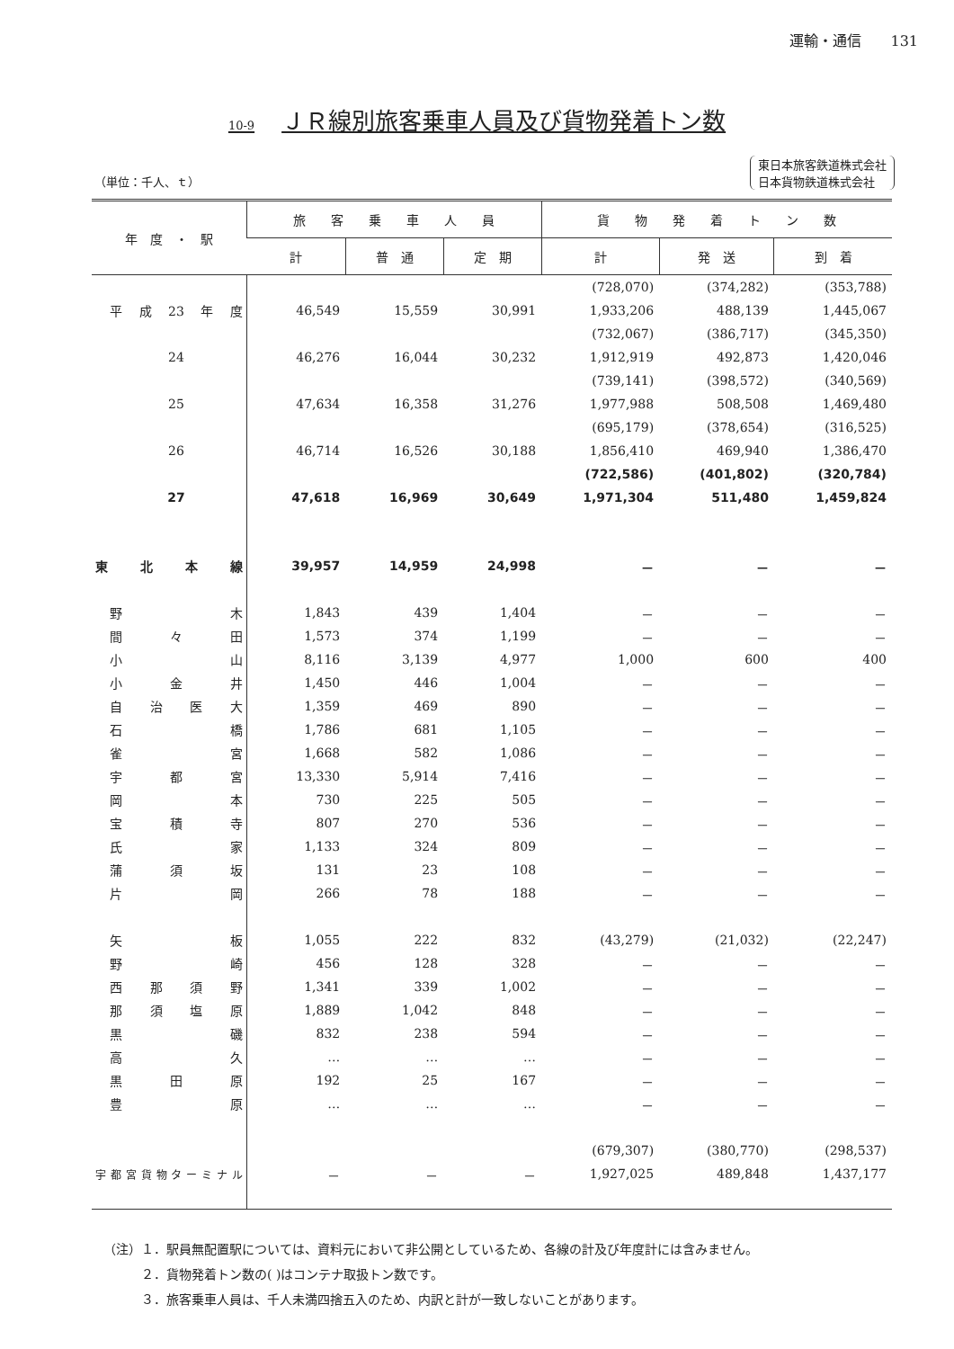運輸・通信　　131
10-9 ＪＲ線別旅客乗車人員及び貨物発着トン数
（単位：千人、ｔ） 東日本旅客鉄道株式会社
日本貨物鉄道株式会社
| 年 度 ・ 駅 | 旅 客 乗 車 人 員 | | | 貨 物 発 着 ト ン 数 | | |
| --- | --- | --- | --- | --- | --- | --- |
| | 計 | 普 通 | 定 期 | 計 | 発 送 | 到 着 |
| | | | | (728,070) | (374,282) | (353,788) |
| 平成23年度 | 46,549 | 15,559 | 30,991 | 1,933,206 | 488,139 | 1,445,067 |
| | | | | (732,067) | (386,717) | (345,350) |
| 24 | 46,276 | 16,044 | 30,232 | 1,912,919 | 492,873 | 1,420,046 |
| | | | | (739,141) | (398,572) | (340,569) |
| 25 | 47,634 | 16,358 | 31,276 | 1,977,988 | 508,508 | 1,469,480 |
| | | | | (695,179) | (378,654) | (316,525) |
| 26 | 46,714 | 16,526 | 30,188 | 1,856,410 | 469,940 | 1,386,470 |
| | | | | (722,586) | (401,802) | (320,784) |
| 27 | 47,618 | 16,969 | 30,649 | 1,971,304 | 511,480 | 1,459,824 |
| 東北本線 | 39,957 | 14,959 | 24,998 | － | － | － |
| 野木 | 1,843 | 439 | 1,404 | － | － | － |
| 間々田 | 1,573 | 374 | 1,199 | － | － | － |
| 小山 | 8,116 | 3,139 | 4,977 | 1,000 | 600 | 400 |
| 小金井 | 1,450 | 446 | 1,004 | － | － | － |
| 自治医大 | 1,359 | 469 | 890 | － | － | － |
| 石橋 | 1,786 | 681 | 1,105 | － | － | － |
| 雀宮 | 1,668 | 582 | 1,086 | － | － | － |
| 宇都宮 | 13,330 | 5,914 | 7,416 | － | － | － |
| 岡本 | 730 | 225 | 505 | － | － | － |
| 宝積寺 | 807 | 270 | 536 | － | － | － |
| 氏家 | 1,133 | 324 | 809 | － | － | － |
| 蒲須坂 | 131 | 23 | 108 | － | － | － |
| 片岡 | 266 | 78 | 188 | － | － | － |
| 矢板 | 1,055 | 222 | 832 | (43,279) | (21,032) | (22,247) |
| 野崎 | 456 | 128 | 328 | － | － | － |
| 西那須野 | 1,341 | 339 | 1,002 | － | － | － |
| 那須塩原 | 1,889 | 1,042 | 848 | － | － | － |
| 黒磯 | 832 | 238 | 594 | － | － | － |
| 高久 | … | … | … | － | － | － |
| 黒田原 | 192 | 25 | 167 | － | － | － |
| 豊原 | … | … | … | － | － | － |
| | | | | (679,307) | (380,770) | (298,537) |
| 宇都宮貨物ターミナル | － | － | － | 1,927,025 | 489,848 | 1,437,177 |
（注）１．駅員無配置駅については、資料元において非公開としているため、各線の計及び年度計には含みません。
２．貨物発着トン数の( )はコンテナ取扱トン数です。
３．旅客乗車人員は、千人未満四捨五入のため、内訳と計が一致しないことがあります。